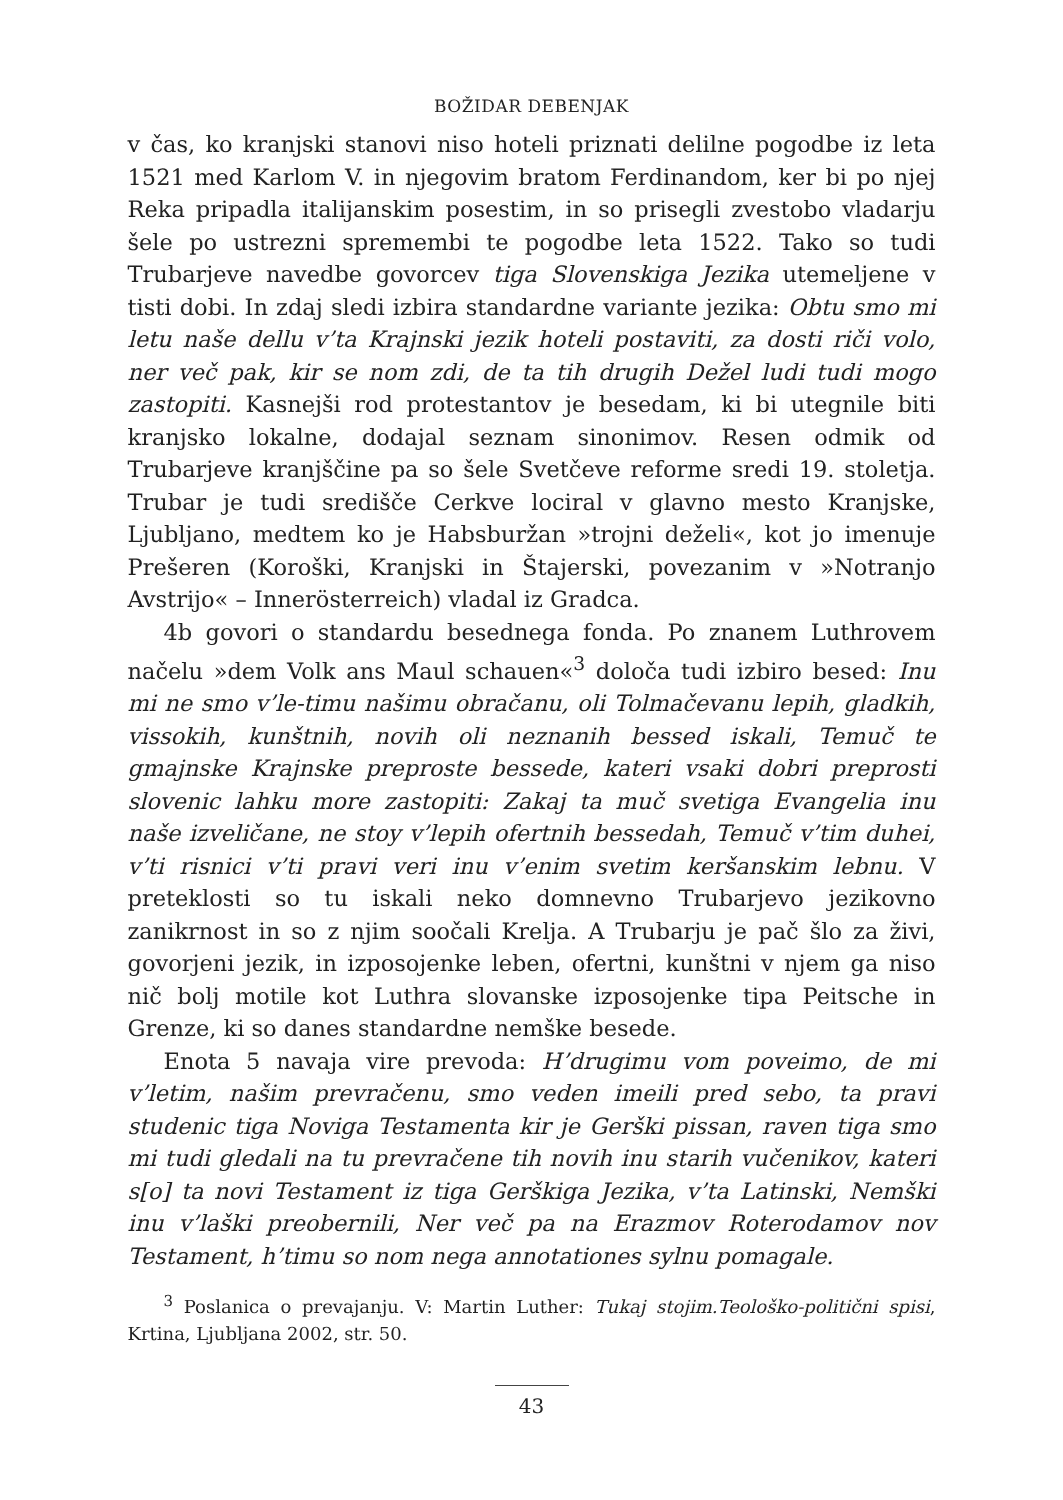BOŽIDAR DEBENJAK
v čas, ko kranjski stanovi niso hoteli priznati delilne pogodbe iz leta 1521 med Karlom V. in njegovim bratom Ferdinandom, ker bi po njej Reka pripadla italijanskim posestim, in so prisegli zvestobo vladarju šele po ustrezni spremembi te pogodbe leta 1522. Tako so tudi Trubarjeve navedbe govorcev tiga Slovenskiga Jezika utemeljene v tisti dobi. In zdaj sledi izbira standardne variante jezika: Obtu smo mi letu naše dellu v’ta Krajnski jezik hoteli postaviti, za dosti riči volo, ner več pak, kir se nom zdi, de ta tih drugih Dežel ludi tudi mogo zastopiti. Kasnejši rod protestantov je besedam, ki bi utegnile biti kranjsko lokalne, dodajal seznam sinonimov. Resen odmik od Trubarjeve kranjščine pa so šele Svetčeve reforme sredi 19. stoletja. Trubar je tudi središče Cerkve lociral v glavno mesto Kranjske, Ljubljano, medtem ko je Habsburžan »trojni deželi«, kot jo imenuje Prešeren (Koroški, Kranjski in Štajerski, povezanim v »Notranjo Avstrijo« – Innerösterreich) vladal iz Gradca.
4b govori o standardu besednega fonda. Po znanem Luthrovem načelu »dem Volk ans Maul schauen«<sup>3</sup> določa tudi izbiro besed: Inu mi ne smo v’le-timu našimu obračanu, oli Tolmačevanu lepih, gladkih, vissokih, kunštnih, novih oli neznanih bessed iskali, Temuč te gmajnske Krajnske preproste bessede, kateri vsaki dobri preprosti slovenic lahku more zastopiti: Zakaj ta muč svetiga Evangelia inu naše izveličane, ne stoy v’lepih ofertnih bessedah, Temuč v’tim duhei, v’ti risnici v’ti pravi veri inu v’enim svetim keršanskim lebnu. V preteklosti so tu iskali neko domnevno Trubarjevo jezikovno zanikrnost in so z njim soočali Krelja. A Trubarju je pač šlo za živi, govorjeni jezik, in izposojenke leben, ofertni, kunštni v njem ga niso nič bolj motile kot Luthra slovanske izposojenke tipa Peitsche in Grenze, ki so danes standardne nemške besede.
Enota 5 navaja vire prevoda: H’drugimu vom poveimo, de mi v’letim, našim prevračenu, smo veden imeili pred sebo, ta pravi studenic tiga Noviga Testamenta kir je Gerški pissan, raven tiga smo mi tudi gledali na tu prevračene tih novih inu starih vučenikov, kateri s[o] ta novi Testament iz tiga Gerškiga Jezika, v’ta Latinski, Nemški inu v’laški preobernili, Ner več pa na Erazmov Roterodamov nov Testament, h’timu so nom nega annotationes sylnu pomagale.
<sup>3</sup> Poslanica o prevajanju. V: Martin Luther: Tukaj stojim.Teološko-politični spisi, Krtina, Ljubljana 2002, str. 50.
43